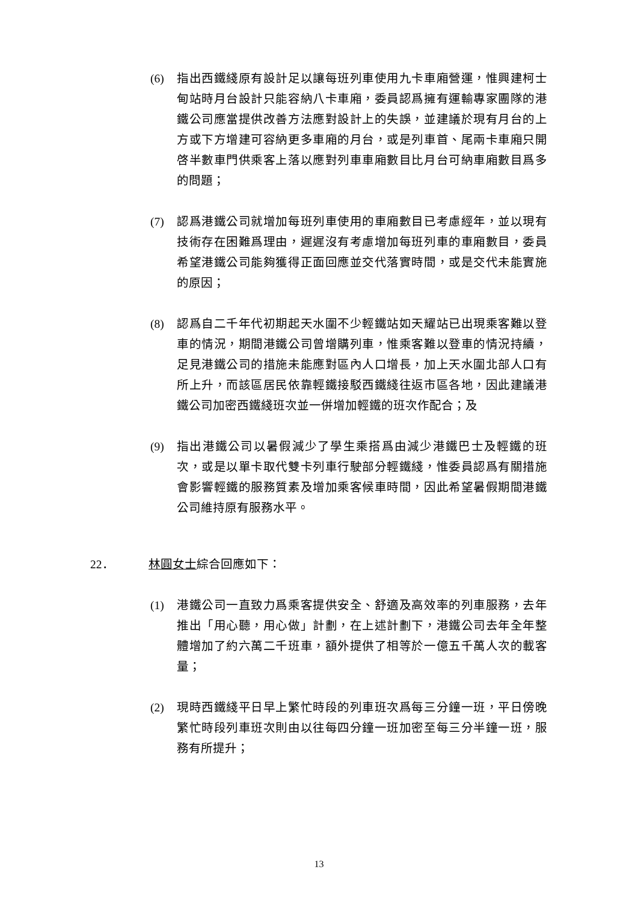(6) 指出西鐵綫原有設計足以讓每班列車使用九卡車廂營運，惟興建柯士甸站時月台設計只能容納八卡車廂，委員認爲擁有運輸專家團隊的港鐵公司應當提供改善方法應對設計上的失誤，並建議於現有月台的上方或下方增建可容納更多車廂的月台，或是列車首、尾兩卡車廂只開啓半數車門供乘客上落以應對列車車廂數目比月台可納車廂數目爲多的問題；
(7) 認爲港鐵公司就增加每班列車使用的車廂數目已考慮經年，並以現有技術存在困難爲理由，遲遲沒有考慮增加每班列車的車廂數目，委員希望港鐵公司能夠獲得正面回應並交代落實時間，或是交代未能實施的原因；
(8) 認爲自二千年代初期起天水圍不少輕鐵站如天耀站已出現乘客難以登車的情況，期間港鐵公司曾增購列車，惟乘客難以登車的情況持續，足見港鐵公司的措施未能應對區內人口增長，加上天水圍北部人口有所上升，而該區居民依靠輕鐵接駁西鐵綫往返市區各地，因此建議港鐵公司加密西鐵綫班次並一併增加輕鐵的班次作配合；及
(9) 指出港鐵公司以暑假減少了學生乘搭爲由減少港鐵巴士及輕鐵的班次，或是以單卡取代雙卡列車行駛部分輕鐵綫，惟委員認爲有關措施會影響輕鐵的服務質素及增加乘客候車時間，因此希望暑假期間港鐵公司維持原有服務水平。
22． 林圓女士綜合回應如下：
(1) 港鐵公司一直致力爲乘客提供安全、舒適及高效率的列車服務，去年推出「用心聽，用心做」計劃，在上述計劃下，港鐵公司去年全年整體增加了約六萬二千班車，額外提供了相等於一億五千萬人次的載客量；
(2) 現時西鐵綫平日早上繁忙時段的列車班次爲每三分鐘一班，平日傍晚繁忙時段列車班次則由以往每四分鐘一班加密至每三分半鐘一班，服務有所提升；
13